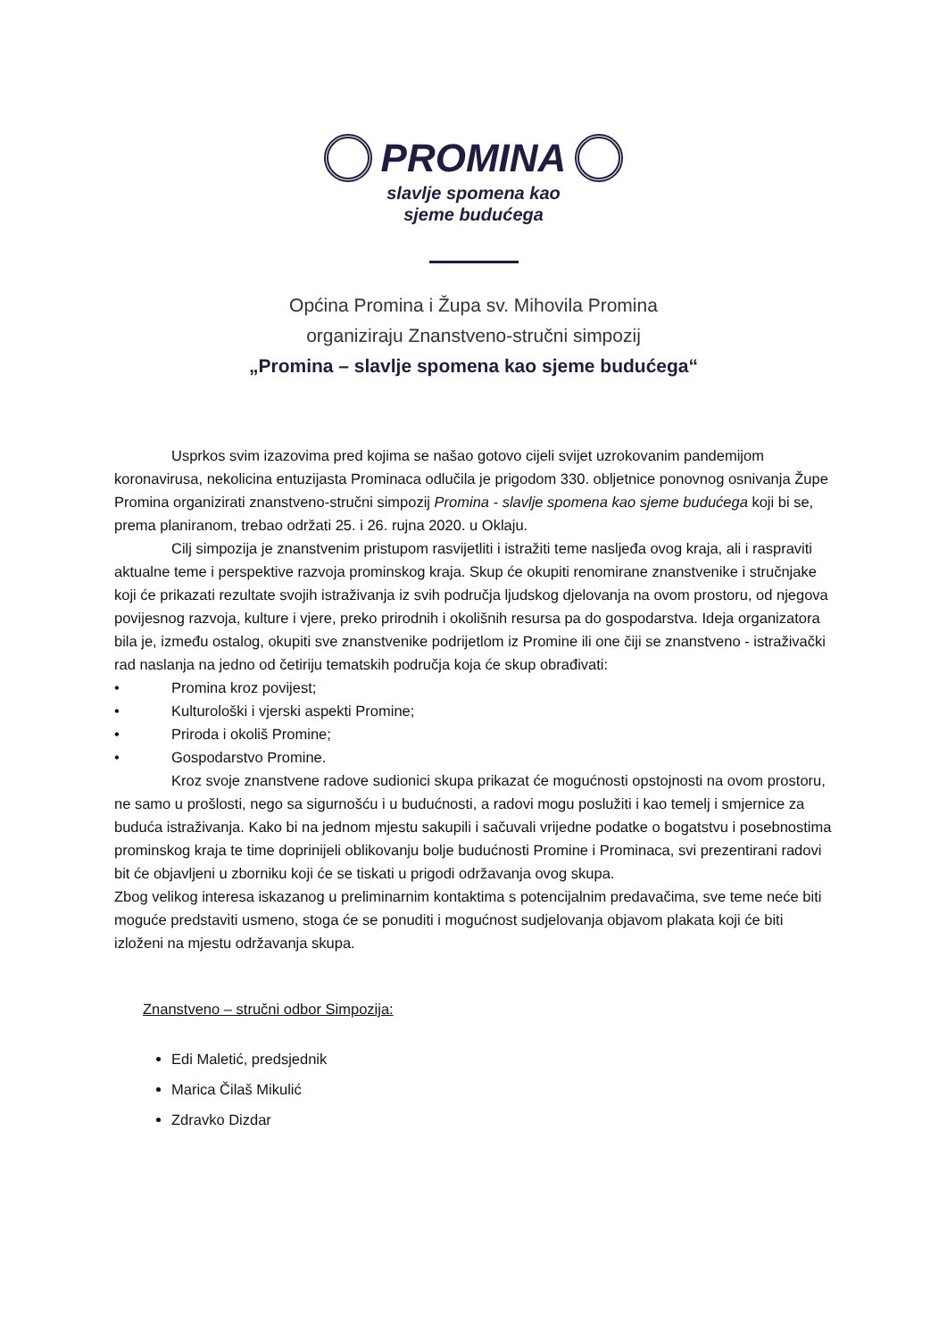PROMINA
slavlje spomena kao
sjeme budućega
Općina Promina i Župa sv. Mihovila Promina
organiziraju Znanstveno-stručni simpozij
„Promina – slavlje spomena kao sjeme budućega“
Usprkos svim izazovima pred kojima se našao gotovo cijeli svijet uzrokovanim pandemijom koronavirusa, nekolicina entuzijasta Prominaca odlučila je prigodom 330. obljetnice ponovnog osnivanja Župe Promina organizirati znanstveno-stručni simpozij Promina - slavlje spomena kao sjeme budućega koji bi se, prema planiranom, trebao održati 25. i 26. rujna 2020. u Oklaju.
Cilj simpozija je znanstvenim pristupom rasvijetliti i istražiti teme nasljeđa ovog kraja, ali i raspraviti aktualne teme i perspektive razvoja prominskog kraja. Skup će okupiti renomirane znanstvenike i stručnjake koji će prikazati rezultate svojih istraživanja iz svih područja ljudskog djelovanja na ovom prostoru, od njegova povijesnog razvoja, kulture i vjere, preko prirodnih i okolišnih resursa pa do gospodarstva. Ideja organizatora bila je, između ostalog, okupiti sve znanstvenike podrijetlom iz Promine ili one čiji se znanstveno - istraživački rad naslanja na jedno od četiriju tematskih područja koja će skup obrađivati:
• Promina kroz povijest;
• Kulturološki i vjerski aspekti Promine;
• Priroda i okoliš Promine;
• Gospodarstvo Promine.
Kroz svoje znanstvene radove sudionici skupa prikazat će mogućnosti opstojnosti na ovom prostoru, ne samo u prošlosti, nego sa sigurnošću i u budućnosti, a radovi mogu poslužiti i kao temelj i smjernice za buduća istraživanja. Kako bi na jednom mjestu sakupili i sačuvali vrijedne podatke o bogatstvu i posebnostima prominskog kraja te time doprinijeli oblikovanju bolje budućnosti Promine i Prominaca, svi prezentirani radovi bit će objavljeni u zborniku koji će se tiskati u prigodi održavanja ovog skupa.
Zbog velikog interesa iskazanog u preliminarnim kontaktima s potencijalnim predavačima, sve teme neće biti moguće predstaviti usmeno, stoga će se ponuditi i mogućnost sudjelovanja objavom plakata koji će biti izloženi na mjestu održavanja skupa.
Znanstveno – stručni odbor Simpozija:
Edi Maletić, predsjednik
Marica Čilaš Mikulić
Zdravko Dizdar